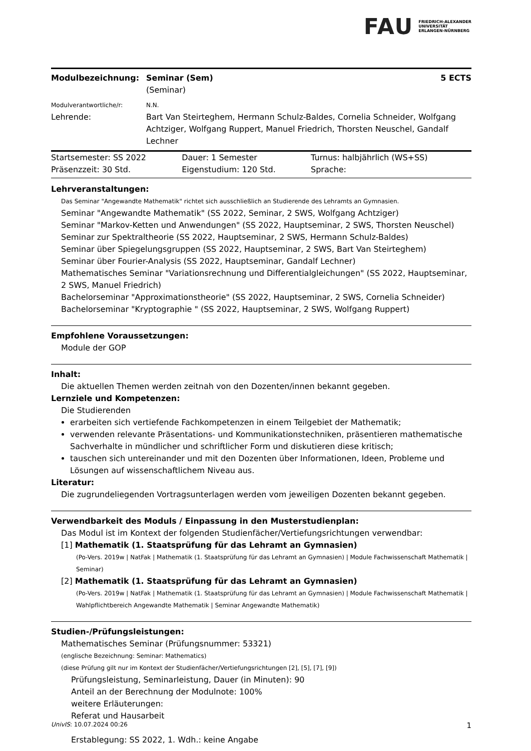FAU
FRIEDRICH-ALEXANDER
UNIVERSITÄT
ERLANGEN-NÜRNBERG
| Modulbezeichnung: | Seminar (Sem) (Seminar) | 5 ECTS |
| Modulverantwortliche/r: | N.N. | |
| Lehrende: | Bart Van Steirteghem, Hermann Schulz-Baldes, Cornelia Schneider, Wolfgang Achtziger, Wolfgang Ruppert, Manuel Friedrich, Thorsten Neuschel, Gandalf Lechner | |
| Startsemester: SS 2022 | Dauer: 1 Semester | Turnus: halbjährlich (WS+SS) |
| Präsenzzeit: 30 Std. | Eigenstudium: 120 Std. | Sprache: |
Lehrveranstaltungen:
Das Seminar "Angewandte Mathematik" richtet sich ausschließlich an Studierende des Lehramts an Gymnasien.
Seminar "Angewandte Mathematik" (SS 2022, Seminar, 2 SWS, Wolfgang Achtziger)
Seminar "Markov-Ketten und Anwendungen" (SS 2022, Hauptseminar, 2 SWS, Thorsten Neuschel)
Seminar zur Spektraltheorie (SS 2022, Hauptseminar, 2 SWS, Hermann Schulz-Baldes)
Seminar über Spiegelungsgruppen (SS 2022, Hauptseminar, 2 SWS, Bart Van Steirteghem)
Seminar über Fourier-Analysis (SS 2022, Hauptseminar, Gandalf Lechner)
Mathematisches Seminar "Variationsrechnung und Differentialgleichungen" (SS 2022, Hauptseminar, 2 SWS, Manuel Friedrich)
Bachelorseminar "Approximationstheorie" (SS 2022, Hauptseminar, 2 SWS, Cornelia Schneider)
Bachelorseminar "Kryptographie " (SS 2022, Hauptseminar, 2 SWS, Wolfgang Ruppert)
Empfohlene Voraussetzungen:
Module der GOP
Inhalt:
Die aktuellen Themen werden zeitnah von den Dozenten/innen bekannt gegeben.
Lernziele und Kompetenzen:
Die Studierenden
erarbeiten sich vertiefende Fachkompetenzen in einem Teilgebiet der Mathematik;
verwenden relevante Präsentations- und Kommunikationstechniken, präsentieren mathematische Sachverhalte in mündlicher und schriftlicher Form und diskutieren diese kritisch;
tauschen sich untereinander und mit den Dozenten über Informationen, Ideen, Probleme und Lösungen auf wissenschaftlichem Niveau aus.
Literatur:
Die zugrundeliegenden Vortragsunterlagen werden vom jeweiligen Dozenten bekannt gegeben.
Verwendbarkeit des Moduls / Einpassung in den Musterstudienplan:
Das Modul ist im Kontext der folgenden Studienfächer/Vertiefungsrichtungen verwendbar:
[1] Mathematik (1. Staatsprüfung für das Lehramt an Gymnasien)
(Po-Vers. 2019w | NatFak | Mathematik (1. Staatsprüfung für das Lehramt an Gymnasien) | Module Fachwissenschaft Mathematik | Seminar)
[2] Mathematik (1. Staatsprüfung für das Lehramt an Gymnasien)
(Po-Vers. 2019w | NatFak | Mathematik (1. Staatsprüfung für das Lehramt an Gymnasien) | Module Fachwissenschaft Mathematik | Wahlpflichtbereich Angewandte Mathematik | Seminar Angewandte Mathematik)
Studien-/Prüfungsleistungen:
Mathematisches Seminar (Prüfungsnummer: 53321)
(englische Bezeichnung: Seminar: Mathematics)
(diese Prüfung gilt nur im Kontext der Studienfächer/Vertiefungsrichtungen [2], [5], [7], [9])
Prüfungsleistung, Seminarleistung, Dauer (in Minuten): 90
Anteil an der Berechnung der Modulnote: 100%
weitere Erläuterungen:
Referat und Hausarbeit
Erstablegung: SS 2022, 1. Wdh.: keine Angabe
UnivIS: 10.07.2024 00:26 1